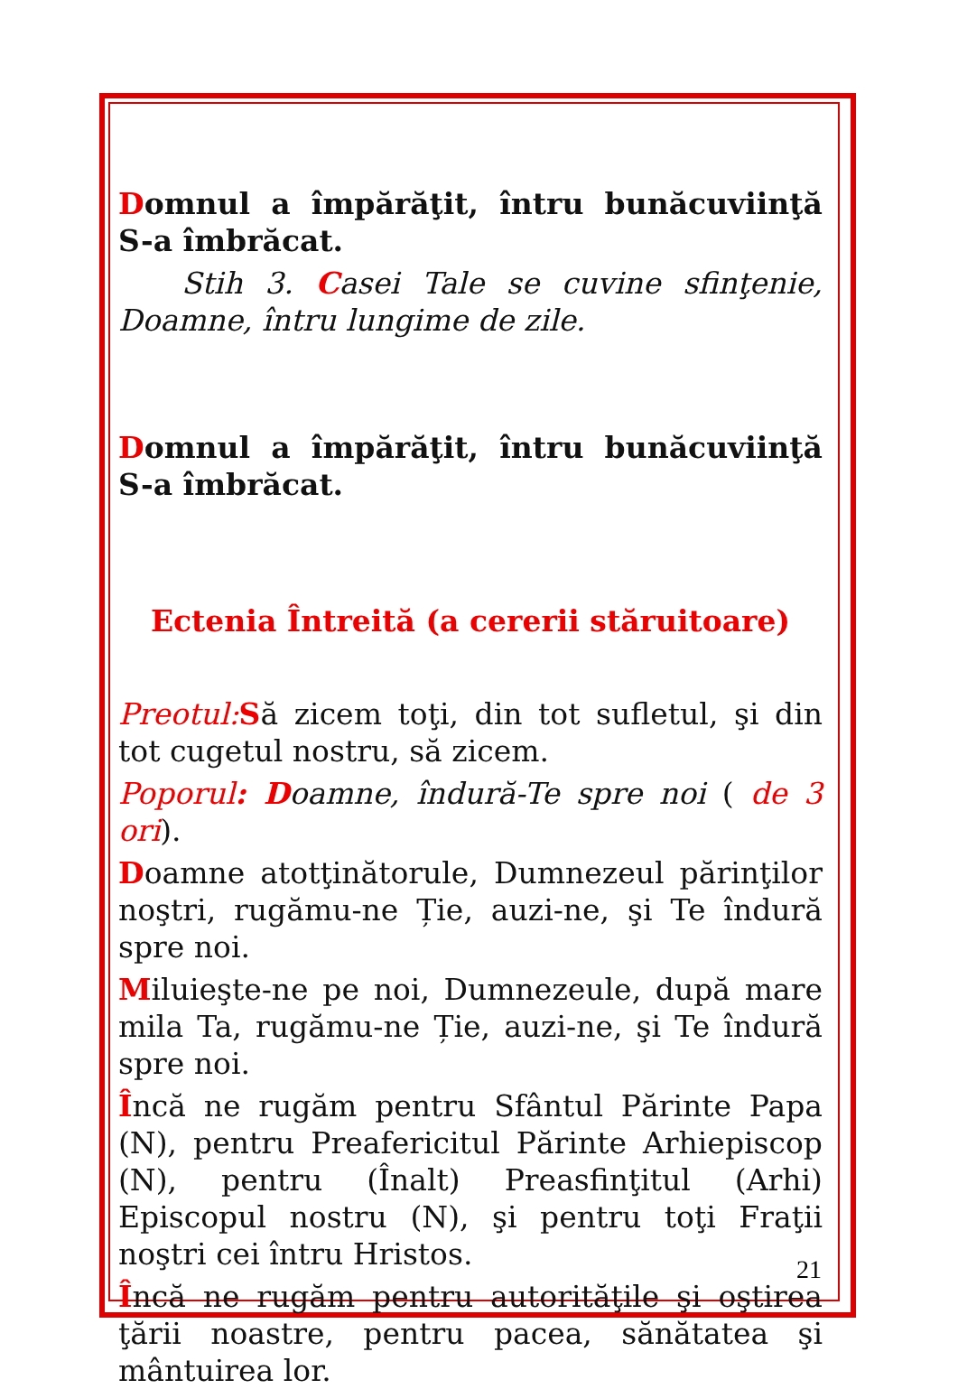Domnul a împărăţit, întru bunăcuviinţă S-a îmbrăcat.
Stih 3. Casei Tale se cuvine sfinţenie, Doamne, întru lungime de zile.
Domnul a împărăţit, întru bunăcuviinţă S-a îmbrăcat.
Ectenia Întreită (a cererii stăruitoare)
Preotul: Să zicem toţi, din tot sufletul, şi din tot cugetul nostru, să zicem.
Poporul: Doamne, îndură-Te spre noi ( de 3 ori).
Doamne atotţinătorule, Dumnezeul părinţilor noştri, rugămu-ne Ție, auzi-ne, şi Te îndură spre noi.
Miluieşte-ne pe noi, Dumnezeule, după mare mila Ta, rugămu-ne Ție, auzi-ne, şi Te îndură spre noi.
Încă ne rugăm pentru Sfântul Părinte Papa (N), pentru Preafericitul Părinte Arhiepiscop (N), pentru (Înalt) Preasfinţitul (Arhi) Episcopul nostru (N), şi pentru toţi Fraţii noştri cei întru Hristos.
Încă ne rugăm pentru autorităţile şi oştirea ţării noastre, pentru pacea, sănătatea şi mântuirea lor.
21